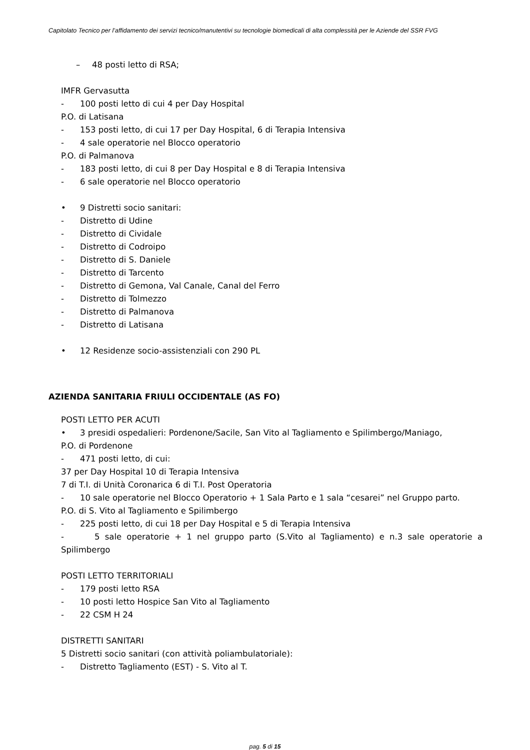Capitolato Tecnico per l’affidamento dei servizi tecnico/manutentivi su tecnologie biomedicali di alta complessità per le Aziende del SSR FVG
– 48 posti letto di RSA;
IMFR Gervasutta
- 100 posti letto di cui 4 per Day Hospital
P.O. di Latisana
- 153 posti letto, di cui 17 per Day Hospital, 6 di Terapia Intensiva
- 4 sale operatorie nel Blocco operatorio
P.O. di Palmanova
- 183 posti letto, di cui 8 per Day Hospital e 8 di Terapia Intensiva
- 6 sale operatorie nel Blocco operatorio
• 9 Distretti socio sanitari:
- Distretto di Udine
- Distretto di Cividale
- Distretto di Codroipo
- Distretto di S. Daniele
- Distretto di Tarcento
- Distretto di Gemona, Val Canale, Canal del Ferro
- Distretto di Tolmezzo
- Distretto di Palmanova
- Distretto di Latisana
• 12 Residenze socio-assistenziali con 290 PL
AZIENDA SANITARIA FRIULI OCCIDENTALE (AS FO)
POSTI LETTO PER ACUTI
• 3 presidi ospedalieri: Pordenone/Sacile, San Vito al Tagliamento e Spilimbergo/Maniago,
P.O. di Pordenone
- 471 posti letto, di cui:
37 per Day Hospital 10 di Terapia Intensiva
7 di T.I. di Unità Coronarica 6 di T.I. Post Operatoria
- 10 sale operatorie nel Blocco Operatorio + 1 Sala Parto e 1 sala “cesarei” nel Gruppo parto.
P.O. di S. Vito al Tagliamento e Spilimbergo
- 225 posti letto, di cui 18 per Day Hospital e 5 di Terapia Intensiva
- 5 sale operatorie + 1 nel gruppo parto (S.Vito al Tagliamento) e n.3 sale operatorie a Spilimbergo
POSTI LETTO TERRITORIALI
- 179 posti letto RSA
- 10 posti letto Hospice San Vito al Tagliamento
- 22 CSM H 24
DISTRETTI SANITARI
5 Distretti socio sanitari (con attività poliambulatoriale):
- Distretto Tagliamento (EST) - S. Vito al T.
pag. 5 di 15